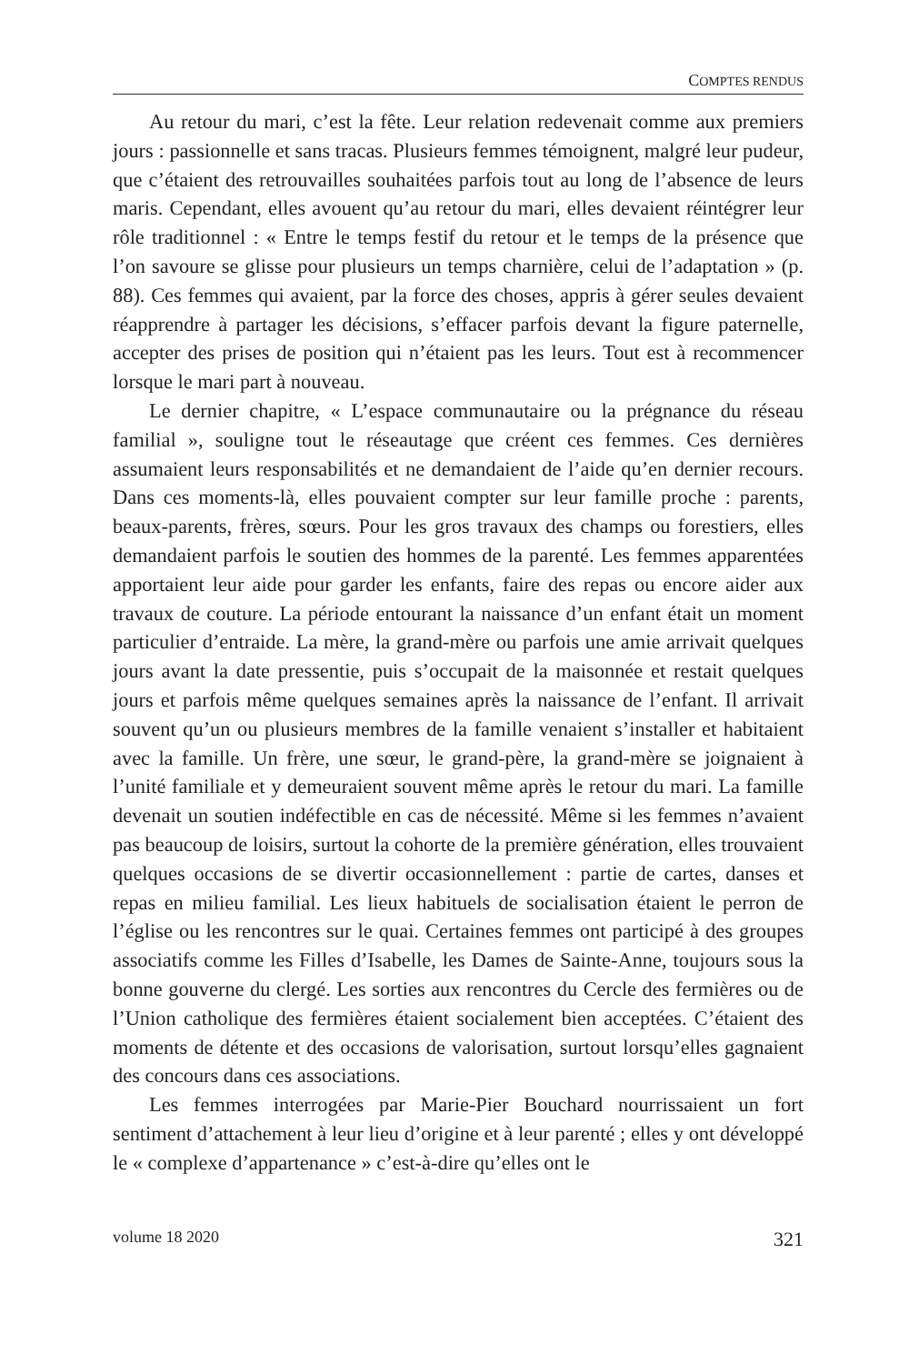COMPTES RENDUS
Au retour du mari, c’est la fête. Leur relation redevenait comme aux premiers jours : passionnelle et sans tracas. Plusieurs femmes témoignent, malgré leur pudeur, que c’étaient des retrouvailles souhaitées parfois tout au long de l’absence de leurs maris. Cependant, elles avouent qu’au retour du mari, elles devaient réintégrer leur rôle traditionnel : « Entre le temps festif du retour et le temps de la présence que l’on savoure se glisse pour plusieurs un temps charnière, celui de l’adaptation » (p. 88). Ces femmes qui avaient, par la force des choses, appris à gérer seules devaient réapprendre à partager les décisions, s’effacer parfois devant la figure paternelle, accepter des prises de position qui n’étaient pas les leurs. Tout est à recommencer lorsque le mari part à nouveau.
Le dernier chapitre, « L’espace communautaire ou la prégnance du réseau familial », souligne tout le réseautage que créent ces femmes. Ces dernières assumaient leurs responsabilités et ne demandaient de l’aide qu’en dernier recours. Dans ces moments-là, elles pouvaient compter sur leur famille proche : parents, beaux-parents, frères, sœurs. Pour les gros travaux des champs ou forestiers, elles demandaient parfois le soutien des hommes de la parenté. Les femmes apparentées apportaient leur aide pour garder les enfants, faire des repas ou encore aider aux travaux de couture. La période entourant la naissance d’un enfant était un moment particulier d’entraide. La mère, la grand-mère ou parfois une amie arrivait quelques jours avant la date pressentie, puis s’occupait de la maisonnée et restait quelques jours et parfois même quelques semaines après la naissance de l’enfant. Il arrivait souvent qu’un ou plusieurs membres de la famille venaient s’installer et habitaient avec la famille. Un frère, une sœur, le grand-père, la grand-mère se joignaient à l’unité familiale et y demeuraient souvent même après le retour du mari. La famille devenait un soutien indéfectible en cas de nécessité. Même si les femmes n’avaient pas beaucoup de loisirs, surtout la cohorte de la première génération, elles trouvaient quelques occasions de se divertir occasionnellement : partie de cartes, danses et repas en milieu familial. Les lieux habituels de socialisation étaient le perron de l’église ou les rencontres sur le quai. Certaines femmes ont participé à des groupes associatifs comme les Filles d’Isabelle, les Dames de Sainte-Anne, toujours sous la bonne gouverne du clergé. Les sorties aux rencontres du Cercle des fermières ou de l’Union catholique des fermières étaient socialement bien acceptées. C’étaient des moments de détente et des occasions de valorisation, surtout lorsqu’elles gagnaient des concours dans ces associations.
Les femmes interrogées par Marie-Pier Bouchard nourrissaient un fort sentiment d’attachement à leur lieu d’origine et à leur parenté ; elles y ont développé le « complexe d’appartenance » c’est-à-dire qu’elles ont le
volume 18 2020 321